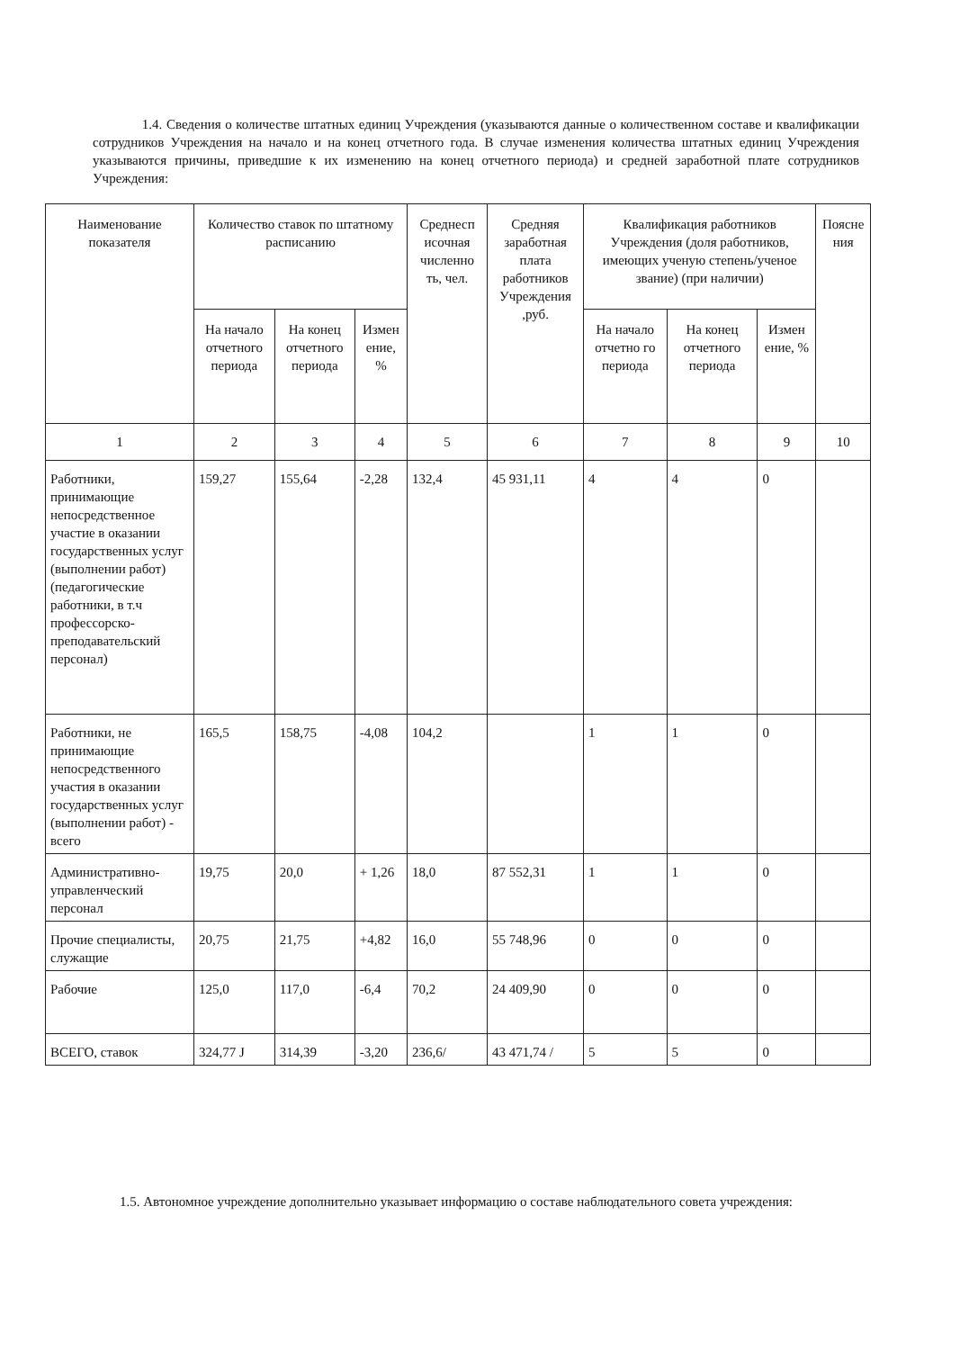1.4. Сведения о количестве штатных единиц Учреждения (указываются данные о количественном составе и квалификации сотрудников Учреждения на начало и на конец отчетного года. В случае изменения количества штатных единиц Учреждения указываются причины, приведшие к их изменению на конец отчетного периода) и средней заработной плате сотрудников Учреждения:
| Наименование показателя | Количество ставок по штатному расписанию | | | Среднесп исочная численно ть, чел. | Средняя заработная плата работников Учреждения ,руб. | Квалификация работников Учреждения (доля работников, имеющих ученую степень/ученое звание) (при наличии) | | | Поясне ния |
| --- | --- | --- | --- | --- | --- | --- | --- | --- | --- |
| | На начало отчетного периода | На конец отчетного периода | Измен ение, % | | | На начало отчетно го периода | На конец отчетного периода | Измен ение, % | |
| 1 | 2 | 3 | 4 | 5 | 6 | 7 | 8 | 9 | 10 |
| Работники, принимающие непосредственное участие в оказании государственных услуг (выполнении работ) (педагогические работники, в т.ч профессорско-преподавательский персонал) | 159,27 | 155,64 | -2,28 | 132,4 | 45 931,11 | 4 | 4 | 0 | |
| Работники, не принимающие непосредственного участия в оказании государственных услуг (выполнении работ) - всего | 165,5 | 158,75 | -4,08 | 104,2 | | 1 | 1 | 0 | |
| Административно-управленческий персонал | 19,75 | 20,0 | + 1,26 | 18,0 | 87 552,31 | 1 | 1 | 0 | |
| Прочие специалисты, служащие | 20,75 | 21,75 | +4,82 | 16,0 | 55 748,96 | 0 | 0 | 0 | |
| Рабочие | 125,0 | 117,0 | -6,4 | 70,2 | 24 409,90 | 0 | 0 | 0 | |
| ВСЕГО, ставок | 324,77 J | 314,39 | -3,20 | 236,6/ | 43 471,74 / | 5 | 5 | 0 | |
1.5. Автономное учреждение дополнительно указывает информацию о составе наблюдательного совета учреждения: